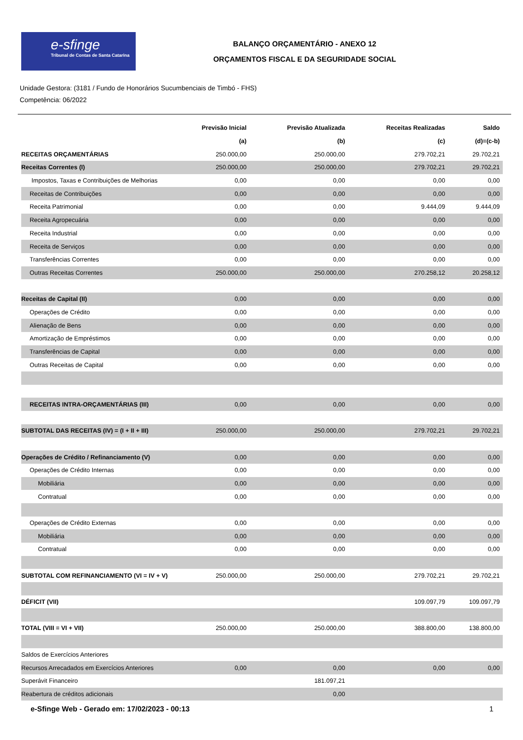e-sfinge
Tribunal de Contas de Santa Catarina
BALANÇO ORÇAMENTÁRIO - ANEXO 12
ORÇAMENTOS FISCAL E DA SEGURIDADE SOCIAL
Unidade Gestora: (3181 / Fundo de Honorários Sucumbenciais de Timbó - FHS)
Competência: 06/2022
| | Previsão Inicial | Previsão Atualizada | Receitas Realizadas | Saldo |
| --- | --- | --- | --- | --- |
| | (a) | (b) | (c) | (d)=(c-b) |
| RECEITAS ORÇAMENTÁRIAS | 250.000,00 | 250.000,00 | 279.702,21 | 29.702,21 |
| Receitas Correntes (I) | 250.000,00 | 250.000,00 | 279.702,21 | 29.702,21 |
| Impostos, Taxas e Contribuições de Melhorias | 0,00 | 0,00 | 0,00 | 0,00 |
| Receitas de Contribuições | 0,00 | 0,00 | 0,00 | 0,00 |
| Receita Patrimonial | 0,00 | 0,00 | 9.444,09 | 9.444,09 |
| Receita Agropecuária | 0,00 | 0,00 | 0,00 | 0,00 |
| Receita Industrial | 0,00 | 0,00 | 0,00 | 0,00 |
| Receita de Serviços | 0,00 | 0,00 | 0,00 | 0,00 |
| Transferências Correntes | 0,00 | 0,00 | 0,00 | 0,00 |
| Outras Receitas Correntes | 250.000,00 | 250.000,00 | 270.258,12 | 20.258,12 |
| Receitas de Capital (II) | 0,00 | 0,00 | 0,00 | 0,00 |
| Operações de Crédito | 0,00 | 0,00 | 0,00 | 0,00 |
| Alienação de Bens | 0,00 | 0,00 | 0,00 | 0,00 |
| Amortização de Empréstimos | 0,00 | 0,00 | 0,00 | 0,00 |
| Transferências de Capital | 0,00 | 0,00 | 0,00 | 0,00 |
| Outras Receitas de Capital | 0,00 | 0,00 | 0,00 | 0,00 |
| RECEITAS INTRA-ORÇAMENTÁRIAS (III) | 0,00 | 0,00 | 0,00 | 0,00 |
| SUBTOTAL DAS RECEITAS (IV) = (I + II + III) | 250.000,00 | 250.000,00 | 279.702,21 | 29.702,21 |
| Operações de Crédito / Refinanciamento (V) | 0,00 | 0,00 | 0,00 | 0,00 |
| Operações de Crédito Internas | 0,00 | 0,00 | 0,00 | 0,00 |
| Mobiliária | 0,00 | 0,00 | 0,00 | 0,00 |
| Contratual | 0,00 | 0,00 | 0,00 | 0,00 |
| Operações de Crédito Externas | 0,00 | 0,00 | 0,00 | 0,00 |
| Mobiliária | 0,00 | 0,00 | 0,00 | 0,00 |
| Contratual | 0,00 | 0,00 | 0,00 | 0,00 |
| SUBTOTAL COM REFINANCIAMENTO (VI = IV + V) | 250.000,00 | 250.000,00 | 279.702,21 | 29.702,21 |
| DÉFICIT (VII) | | | 109.097,79 | 109.097,79 |
| TOTAL (VIII = VI + VII) | 250.000,00 | 250.000,00 | 388.800,00 | 138.800,00 |
| Saldos de Exercícios Anteriores | | | | |
| Recursos Arrecadados em Exercícios Anteriores | 0,00 | 0,00 | 0,00 | 0,00 |
| Superávit Financeiro | | 181.097,21 | | |
| Reabertura de créditos adicionais | | 0,00 | | |
e-Sfinge Web - Gerado em: 17/02/2023 - 00:13 1